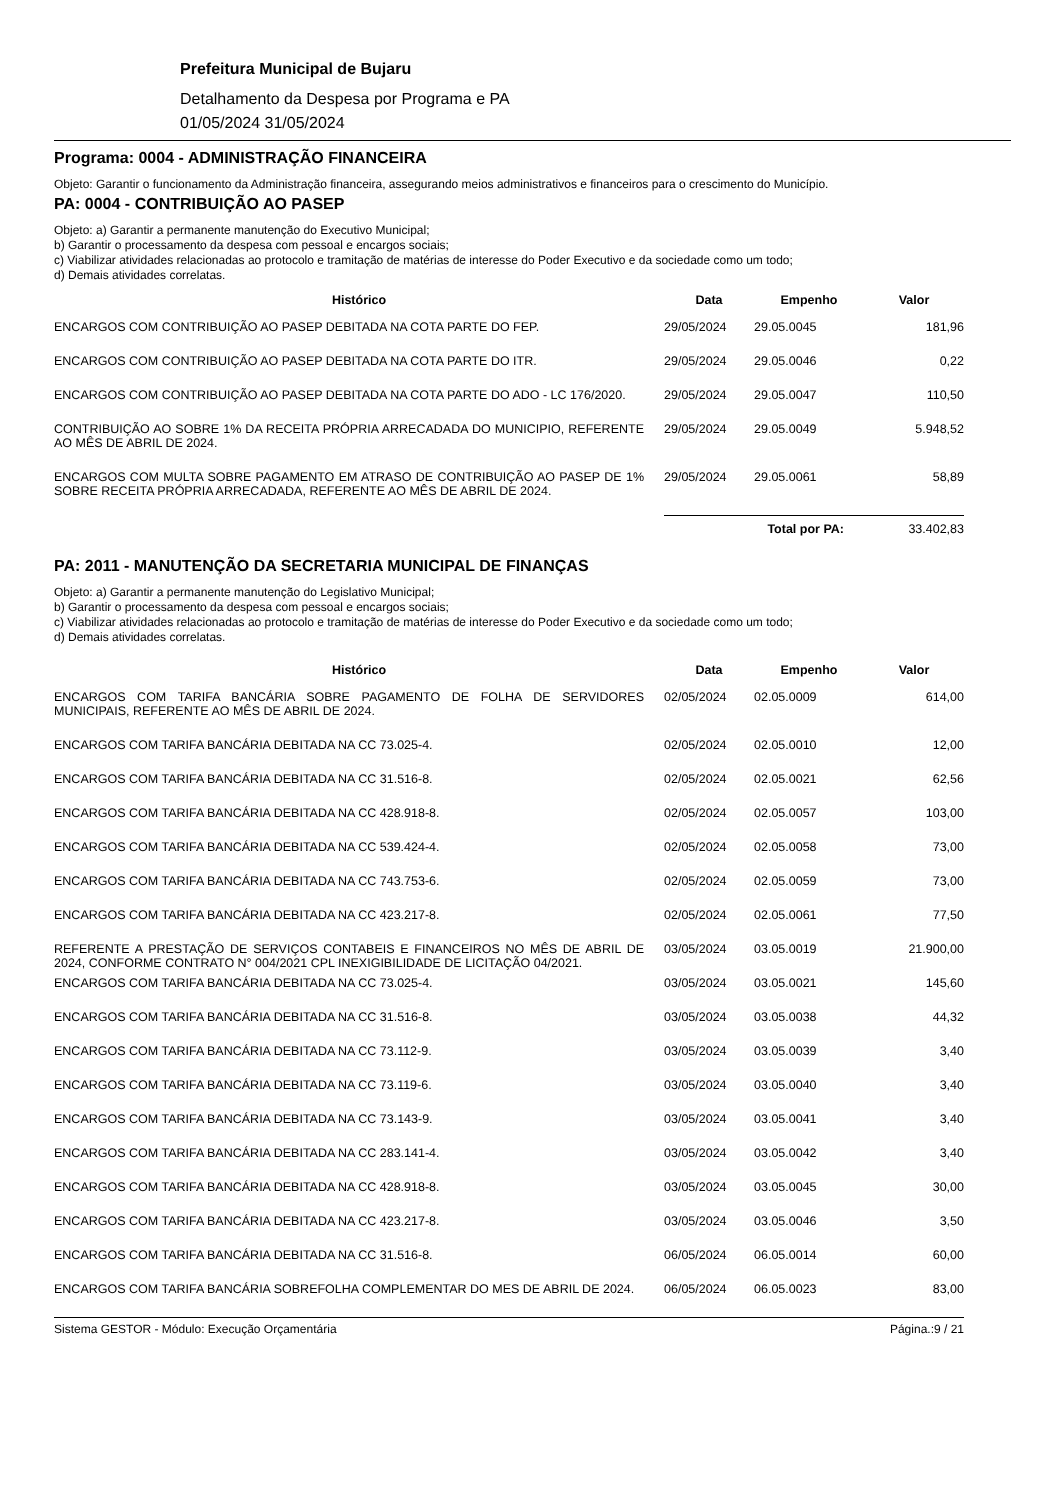Prefeitura Municipal de Bujaru
Detalhamento da Despesa por Programa e PA
01/05/2024 31/05/2024
Programa: 0004 - ADMINISTRAÇÃO FINANCEIRA
Objeto: Garantir o funcionamento da Administração financeira, assegurando meios administrativos e financeiros para o crescimento do Município.
PA: 0004 - CONTRIBUIÇÃO AO PASEP
Objeto: a) Garantir a permanente manutenção do Executivo Municipal;
b) Garantir o processamento da despesa com pessoal e encargos sociais;
c) Viabilizar atividades relacionadas ao protocolo e tramitação de matérias de interesse do Poder Executivo e da sociedade como um todo;
d) Demais atividades correlatas.
| Histórico | Data | Empenho | Valor |
| --- | --- | --- | --- |
| ENCARGOS COM CONTRIBUIÇÃO AO PASEP DEBITADA NA COTA PARTE DO FEP. | 29/05/2024 | 29.05.0045 | 181,96 |
| ENCARGOS COM CONTRIBUIÇÃO AO PASEP DEBITADA NA COTA PARTE DO ITR. | 29/05/2024 | 29.05.0046 | 0,22 |
| ENCARGOS COM CONTRIBUIÇÃO AO PASEP DEBITADA NA COTA PARTE DO ADO - LC 176/2020. | 29/05/2024 | 29.05.0047 | 110,50 |
| CONTRIBUIÇÃO AO SOBRE 1% DA RECEITA PRÓPRIA ARRECADADA DO MUNICIPIO, REFERENTE AO MÊS DE ABRIL DE 2024. | 29/05/2024 | 29.05.0049 | 5.948,52 |
| ENCARGOS COM MULTA SOBRE PAGAMENTO EM ATRASO DE CONTRIBUIÇÃO AO PASEP DE 1% SOBRE RECEITA PRÓPRIA ARRECADADA, REFERENTE AO MÊS DE ABRIL DE 2024. | 29/05/2024 | 29.05.0061 | 58,89 |
| | Total por PA: | | 33.402,83 |
PA: 2011 - MANUTENÇÃO DA SECRETARIA MUNICIPAL DE FINANÇAS
Objeto: a) Garantir a permanente manutenção do Legislativo Municipal;
b) Garantir o processamento da despesa com pessoal e encargos sociais;
c) Viabilizar atividades relacionadas ao protocolo e tramitação de matérias de interesse do Poder Executivo e da sociedade como um todo;
d) Demais atividades correlatas.
| Histórico | Data | Empenho | Valor |
| --- | --- | --- | --- |
| ENCARGOS COM TARIFA BANCÁRIA SOBRE PAGAMENTO DE FOLHA DE SERVIDORES MUNICIPAIS, REFERENTE AO MÊS DE ABRIL DE 2024. | 02/05/2024 | 02.05.0009 | 614,00 |
| ENCARGOS COM TARIFA BANCÁRIA DEBITADA NA CC 73.025-4. | 02/05/2024 | 02.05.0010 | 12,00 |
| ENCARGOS COM TARIFA BANCÁRIA DEBITADA NA CC 31.516-8. | 02/05/2024 | 02.05.0021 | 62,56 |
| ENCARGOS COM TARIFA BANCÁRIA DEBITADA NA CC 428.918-8. | 02/05/2024 | 02.05.0057 | 103,00 |
| ENCARGOS COM TARIFA BANCÁRIA DEBITADA NA CC 539.424-4. | 02/05/2024 | 02.05.0058 | 73,00 |
| ENCARGOS COM TARIFA BANCÁRIA DEBITADA NA CC 743.753-6. | 02/05/2024 | 02.05.0059 | 73,00 |
| ENCARGOS COM TARIFA BANCÁRIA DEBITADA NA CC 423.217-8. | 02/05/2024 | 02.05.0061 | 77,50 |
| REFERENTE A PRESTAÇÃO DE SERVIÇOS CONTABEIS E FINANCEIROS NO MÊS DE ABRIL DE 2024, CONFORME CONTRATO N° 004/2021 CPL INEXIGIBILIDADE DE LICITAÇÃO 04/2021. | 03/05/2024 | 03.05.0019 | 21.900,00 |
| ENCARGOS COM TARIFA BANCÁRIA DEBITADA NA CC 73.025-4. | 03/05/2024 | 03.05.0021 | 145,60 |
| ENCARGOS COM TARIFA BANCÁRIA DEBITADA NA CC 31.516-8. | 03/05/2024 | 03.05.0038 | 44,32 |
| ENCARGOS COM TARIFA BANCÁRIA DEBITADA NA CC 73.112-9. | 03/05/2024 | 03.05.0039 | 3,40 |
| ENCARGOS COM TARIFA BANCÁRIA DEBITADA NA CC 73.119-6. | 03/05/2024 | 03.05.0040 | 3,40 |
| ENCARGOS COM TARIFA BANCÁRIA DEBITADA NA CC 73.143-9. | 03/05/2024 | 03.05.0041 | 3,40 |
| ENCARGOS COM TARIFA BANCÁRIA DEBITADA NA CC 283.141-4. | 03/05/2024 | 03.05.0042 | 3,40 |
| ENCARGOS COM TARIFA BANCÁRIA DEBITADA NA CC 428.918-8. | 03/05/2024 | 03.05.0045 | 30,00 |
| ENCARGOS COM TARIFA BANCÁRIA DEBITADA NA CC 423.217-8. | 03/05/2024 | 03.05.0046 | 3,50 |
| ENCARGOS COM TARIFA BANCÁRIA DEBITADA NA CC 31.516-8. | 06/05/2024 | 06.05.0014 | 60,00 |
| ENCARGOS COM TARIFA BANCÁRIA SOBREFOLHA COMPLEMENTAR DO MES DE ABRIL DE 2024. | 06/05/2024 | 06.05.0023 | 83,00 |
Sistema GESTOR - Módulo: Execução Orçamentária Página.:9 / 21